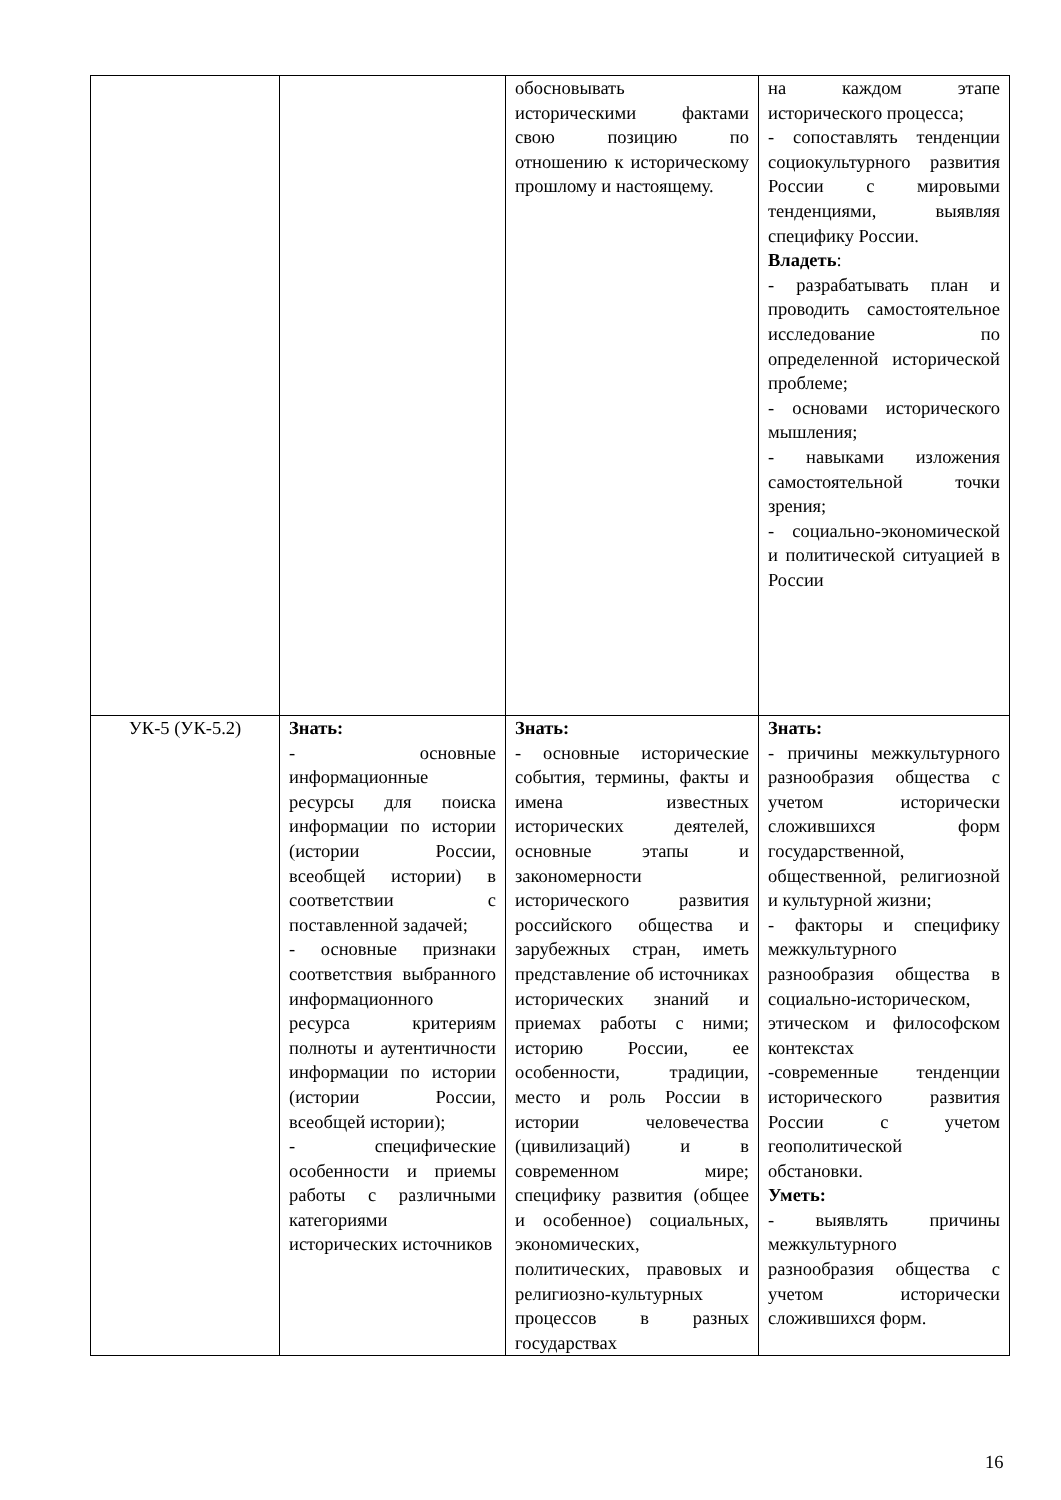| | | обосновывать историческими фактами свою позицию по отношению к историческому прошлому и настоящему. | на каждом этапе исторического процесса; - сопоставлять тенденции социокультурного развития России с мировыми тенденциями, выявляя специфику России. Владеть : - разрабатывать план и проводить самостоятельное исследование по определенной исторической проблеме; - основами исторического мышления; - навыками изложения самостоятельной точки зрения; - социально-экономической и политической ситуацией в России |
| УК-5 (УК-5.2) | Знать: - основные информационные ресурсы для поиска информации по истории (истории России, всеобщей истории) в соответствии с поставленной задачей; - основные признаки соответствия выбранного информационного ресурса критериям полноты и аутентичности информации по истории (истории России, всеобщей истории); - специфические особенности и приемы работы с различными категориями исторических источников | Знать: - основные исторические события, термины, факты и имена известных исторических деятелей, основные этапы и закономерности исторического развития российского общества и зарубежных стран, иметь представление об источниках исторических знаний и приемах работы с ними; историю России, ее особенности, традиции, место и роль России в истории человечества (цивилизаций) и в современном мире; специфику развития (общее и особенное) социальных, экономических, политических, правовых и религиозно-культурных процессов в разных государствах | Знать: - причины межкультурного разнообразия общества с учетом исторически сложившихся форм государственной, общественной, религиозной и культурной жизни; - факторы и специфику межкультурного разнообразия общества в социально-историческом, этическом и философском контекстах -современные тенденции исторического развития России с учетом геополитической обстановки. Уметь: - выявлять причины межкультурного разнообразия общества с учетом исторически сложившихся форм. |
16